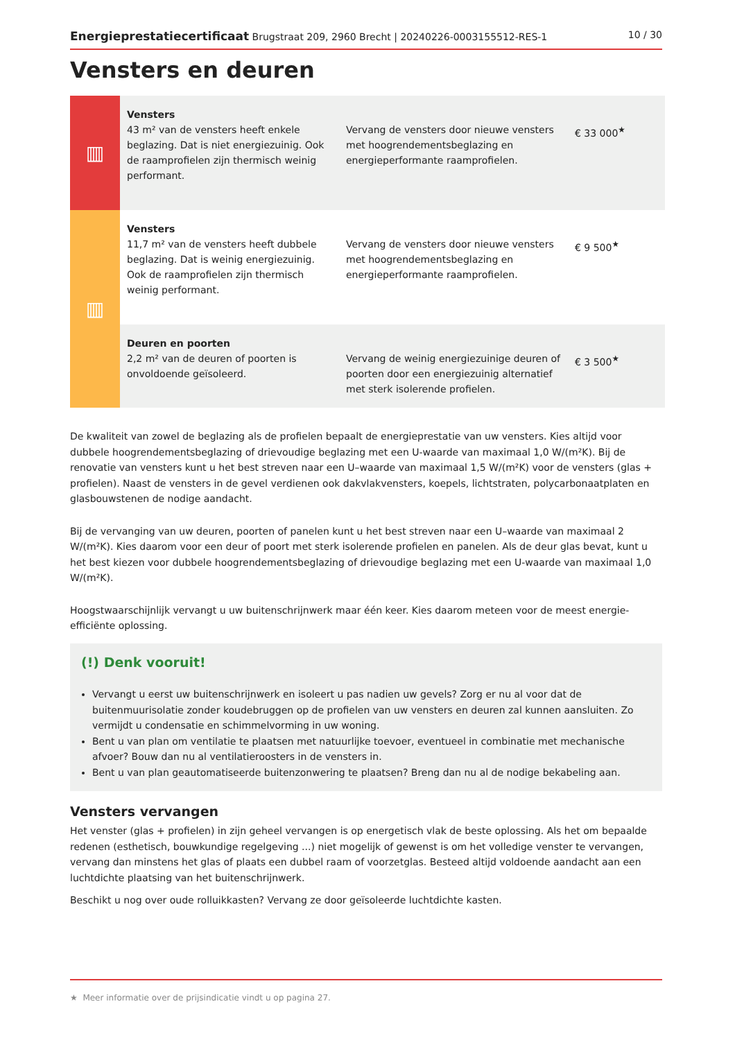Energieprestatiecertificaat Brugstraat 209, 2960 Brecht | 20240226-0003155512-RES-1 10 / 30
Vensters en deuren
| ▥ | Vensters 43 m² van de vensters heeft enkele beglazing. Dat is niet energiezuinig. Ook de raamprofielen zijn thermisch weinig performant. | Vervang de vensters door nieuwe vensters met hoogrendementsbeglazing en energieperformante raamprofielen. | € 33 000<sup>★</sup> |
| ▥ | Vensters 11,7 m² van de vensters heeft dubbele beglazing. Dat is weinig energiezuinig. Ook de raamprofielen zijn thermisch weinig performant. | Vervang de vensters door nieuwe vensters met hoogrendementsbeglazing en energieperformante raamprofielen. | € 9 500<sup>★</sup> |
| | Deuren en poorten 2,2 m² van de deuren of poorten is onvoldoende geïsoleerd. | Vervang de weinig energiezuinige deuren of poorten door een energiezuinig alternatief met sterk isolerende profielen. | € 3 500<sup>★</sup> |
De kwaliteit van zowel de beglazing als de profielen bepaalt de energieprestatie van uw vensters. Kies altijd voor dubbele hoogrendementsbeglazing of drievoudige beglazing met een U-waarde van maximaal 1,0 W/(m²K). Bij de renovatie van vensters kunt u het best streven naar een U–waarde van maximaal 1,5 W/(m²K) voor de vensters (glas + profielen). Naast de vensters in de gevel verdienen ook dakvlakvensters, koepels, lichtstraten, polycarbonaatplaten en glasbouwstenen de nodige aandacht.
Bij de vervanging van uw deuren, poorten of panelen kunt u het best streven naar een U–waarde van maximaal 2 W/(m²K). Kies daarom voor een deur of poort met sterk isolerende profielen en panelen. Als de deur glas bevat, kunt u het best kiezen voor dubbele hoogrendementsbeglazing of drievoudige beglazing met een U-waarde van maximaal 1,0 W/(m²K).
Hoogstwaarschijnlijk vervangt u uw buitenschrijnwerk maar één keer. Kies daarom meteen voor de meest energie-efficiënte oplossing.
(!) Denk vooruit!
Vervangt u eerst uw buitenschrijnwerk en isoleert u pas nadien uw gevels? Zorg er nu al voor dat de buitenmuurisolatie zonder koudebruggen op de profielen van uw vensters en deuren zal kunnen aansluiten. Zo vermijdt u condensatie en schimmelvorming in uw woning.
Bent u van plan om ventilatie te plaatsen met natuurlijke toevoer, eventueel in combinatie met mechanische afvoer? Bouw dan nu al ventilatieroosters in de vensters in.
Bent u van plan geautomatiseerde buitenzonwering te plaatsen? Breng dan nu al de nodige bekabeling aan.
Vensters vervangen
Het venster (glas + profielen) in zijn geheel vervangen is op energetisch vlak de beste oplossing. Als het om bepaalde redenen (esthetisch, bouwkundige regelgeving ...) niet mogelijk of gewenst is om het volledige venster te vervangen, vervang dan minstens het glas of plaats een dubbel raam of voorzetglas. Besteed altijd voldoende aandacht aan een luchtdichte plaatsing van het buitenschrijnwerk.
Beschikt u nog over oude rolluikkasten? Vervang ze door geïsoleerde luchtdichte kasten.
★ Meer informatie over de prijsindicatie vindt u op pagina 27.